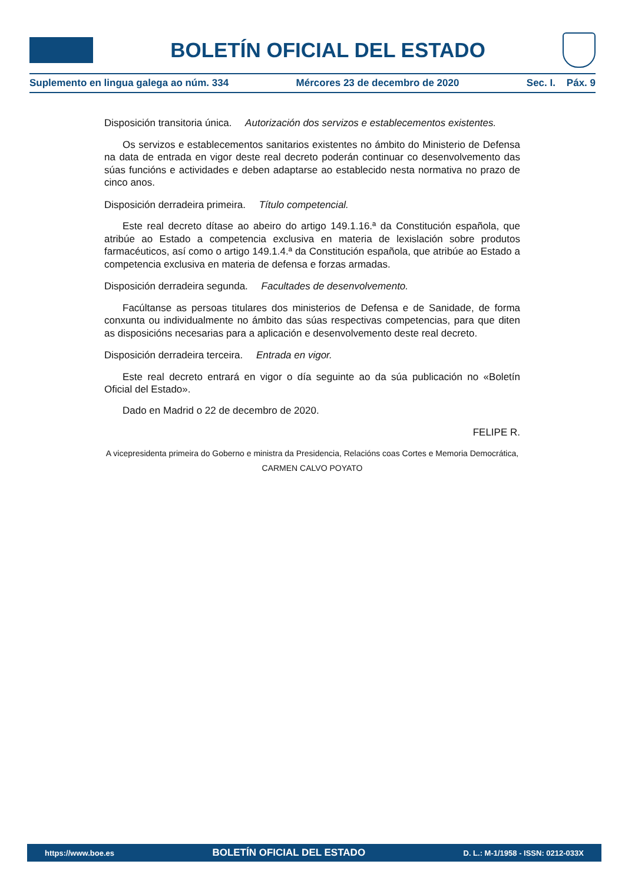BOLETÍN OFICIAL DEL ESTADO
Suplemento en lingua galega ao núm. 334 Mércores 23 de decembro de 2020 Sec. I. Páx. 9
Disposición transitoria única. Autorización dos servizos e establecementos existentes.
Os servizos e establecementos sanitarios existentes no ámbito do Ministerio de Defensa na data de entrada en vigor deste real decreto poderán continuar co desenvolvemento das súas funcións e actividades e deben adaptarse ao establecido nesta normativa no prazo de cinco anos.
Disposición derradeira primeira. Título competencial.
Este real decreto dítase ao abeiro do artigo 149.1.16.ª da Constitución española, que atribúe ao Estado a competencia exclusiva en materia de lexislación sobre produtos farmacéuticos, así como o artigo 149.1.4.ª da Constitución española, que atribúe ao Estado a competencia exclusiva en materia de defensa e forzas armadas.
Disposición derradeira segunda. Facultades de desenvolvemento.
Facúltanse as persoas titulares dos ministerios de Defensa e de Sanidade, de forma conxunta ou individualmente no ámbito das súas respectivas competencias, para que diten as disposicións necesarias para a aplicación e desenvolvemento deste real decreto.
Disposición derradeira terceira. Entrada en vigor.
Este real decreto entrará en vigor o día seguinte ao da súa publicación no «Boletín Oficial del Estado».
Dado en Madrid o 22 de decembro de 2020.
FELIPE R.
A vicepresidenta primeira do Goberno e ministra da Presidencia, Relacións coas Cortes e Memoria Democrática,
CARMEN CALVO POYATO
https://www.boe.es BOLETÍN OFICIAL DEL ESTADO D. L.: M-1/1958 - ISSN: 0212-033X